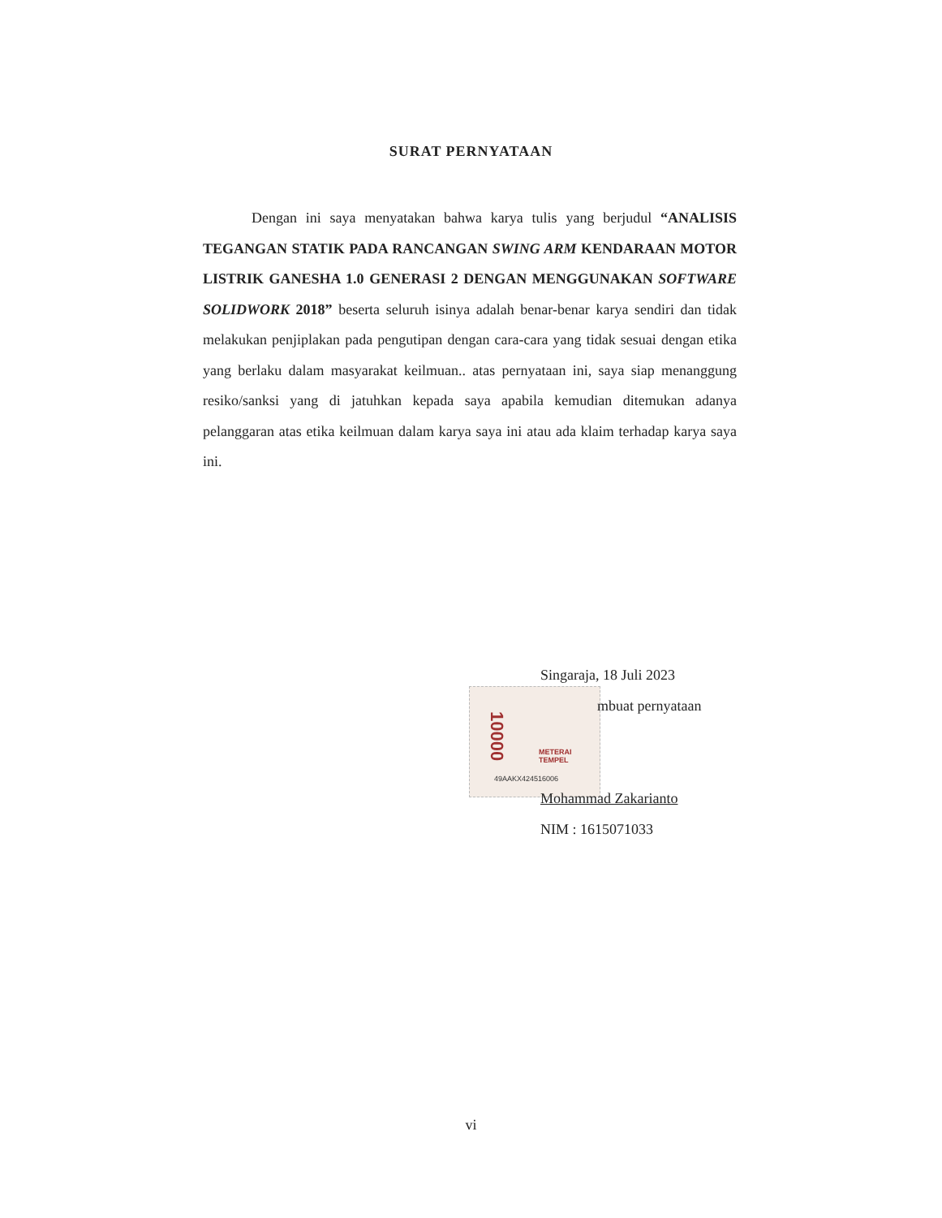SURAT PERNYATAAN
Dengan ini saya menyatakan bahwa karya tulis yang berjudul “ANALISIS TEGANGAN STATIK PADA RANCANGAN SWING ARM KENDARAAN MOTOR LISTRIK GANESHA 1.0 GENERASI 2 DENGAN MENGGUNAKAN SOFTWARE SOLIDWORK 2018” beserta seluruh isinya adalah benar-benar karya sendiri dan tidak melakukan penjiplakan pada pengutipan dengan cara-cara yang tidak sesuai dengan etika yang berlaku dalam masyarakat keilmuan.. atas pernyataan ini, saya siap menanggung resiko/sanksi yang di jatuhkan kepada saya apabila kemudian ditemukan adanya pelanggaran atas etika keilmuan dalam karya saya ini atau ada klaim terhadap karya saya ini.
10000
METERAI TEMPEL
49AAKX424516006
Singaraja, 18 Juli 2023
mbuat pernyataan
Mohammad Zakarianto
NIM : 1615071033
vi